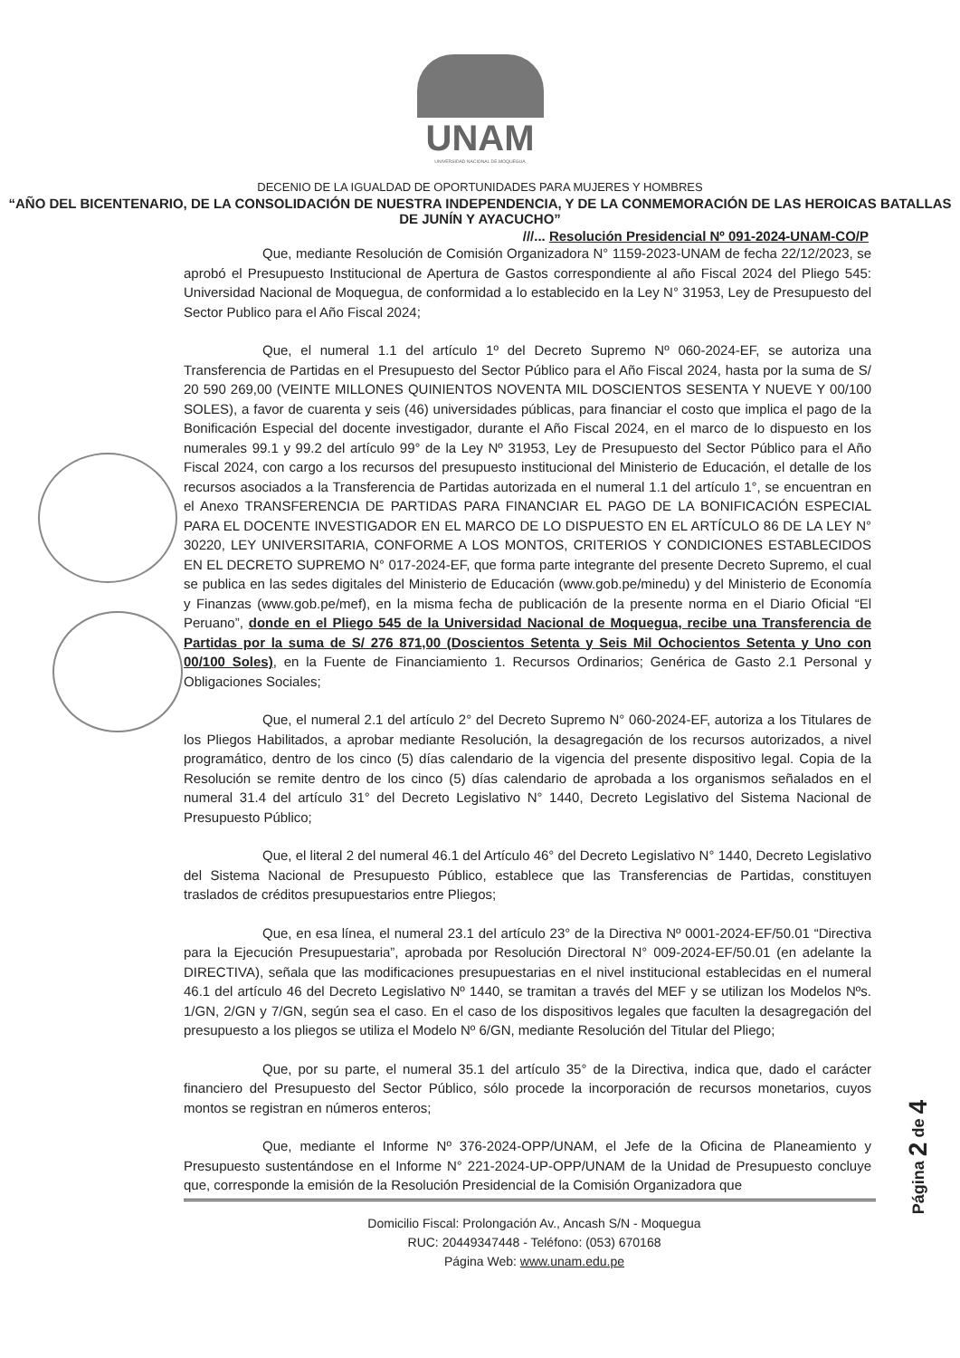UNAM
UNIVERSIDAD NACIONAL DE MOQUEGUA
DECENIO DE LA IGUALDAD DE OPORTUNIDADES PARA MUJERES Y HOMBRES
“AÑO DEL BICENTENARIO, DE LA CONSOLIDACIÓN DE NUESTRA INDEPENDENCIA, Y DE LA CONMEMORACIÓN DE LAS HEROICAS BATALLAS DE JUNÍN Y AYACUCHO”
///... Resolución Presidencial Nº 091-2024-UNAM-CO/P
Que, mediante Resolución de Comisión Organizadora N° 1159-2023-UNAM de fecha 22/12/2023, se aprobó el Presupuesto Institucional de Apertura de Gastos correspondiente al año Fiscal 2024 del Pliego 545: Universidad Nacional de Moquegua, de conformidad a lo establecido en la Ley N° 31953, Ley de Presupuesto del Sector Publico para el Año Fiscal 2024;
Que, el numeral 1.1 del artículo 1º del Decreto Supremo Nº 060-2024-EF, se autoriza una Transferencia de Partidas en el Presupuesto del Sector Público para el Año Fiscal 2024, hasta por la suma de S/ 20 590 269,00 (VEINTE MILLONES QUINIENTOS NOVENTA MIL DOSCIENTOS SESENTA Y NUEVE Y 00/100 SOLES), a favor de cuarenta y seis (46) universidades públicas, para financiar el costo que implica el pago de la Bonificación Especial del docente investigador, durante el Año Fiscal 2024, en el marco de lo dispuesto en los numerales 99.1 y 99.2 del artículo 99° de la Ley Nº 31953, Ley de Presupuesto del Sector Público para el Año Fiscal 2024, con cargo a los recursos del presupuesto institucional del Ministerio de Educación, el detalle de los recursos asociados a la Transferencia de Partidas autorizada en el numeral 1.1 del artículo 1°, se encuentran en el Anexo TRANSFERENCIA DE PARTIDAS PARA FINANCIAR EL PAGO DE LA BONIFICACIÓN ESPECIAL PARA EL DOCENTE INVESTIGADOR EN EL MARCO DE LO DISPUESTO EN EL ARTÍCULO 86 DE LA LEY N° 30220, LEY UNIVERSITARIA, CONFORME A LOS MONTOS, CRITERIOS Y CONDICIONES ESTABLECIDOS EN EL DECRETO SUPREMO N° 017-2024-EF, que forma parte integrante del presente Decreto Supremo, el cual se publica en las sedes digitales del Ministerio de Educación (www.gob.pe/minedu) y del Ministerio de Economía y Finanzas (www.gob.pe/mef), en la misma fecha de publicación de la presente norma en el Diario Oficial “El Peruano”, donde en el Pliego 545 de la Universidad Nacional de Moquegua, recibe una Transferencia de Partidas por la suma de S/ 276 871,00 (Doscientos Setenta y Seis Mil Ochocientos Setenta y Uno con 00/100 Soles), en la Fuente de Financiamiento 1. Recursos Ordinarios; Genérica de Gasto 2.1 Personal y Obligaciones Sociales;
Que, el numeral 2.1 del artículo 2° del Decreto Supremo N° 060-2024-EF, autoriza a los Titulares de los Pliegos Habilitados, a aprobar mediante Resolución, la desagregación de los recursos autorizados, a nivel programático, dentro de los cinco (5) días calendario de la vigencia del presente dispositivo legal. Copia de la Resolución se remite dentro de los cinco (5) días calendario de aprobada a los organismos señalados en el numeral 31.4 del artículo 31° del Decreto Legislativo N° 1440, Decreto Legislativo del Sistema Nacional de Presupuesto Público;
Que, el literal 2 del numeral 46.1 del Artículo 46° del Decreto Legislativo N° 1440, Decreto Legislativo del Sistema Nacional de Presupuesto Público, establece que las Transferencias de Partidas, constituyen traslados de créditos presupuestarios entre Pliegos;
Que, en esa línea, el numeral 23.1 del artículo 23° de la Directiva Nº 0001-2024-EF/50.01 “Directiva para la Ejecución Presupuestaria”, aprobada por Resolución Directoral N° 009-2024-EF/50.01 (en adelante la DIRECTIVA), señala que las modificaciones presupuestarias en el nivel institucional establecidas en el numeral 46.1 del artículo 46 del Decreto Legislativo Nº 1440, se tramitan a través del MEF y se utilizan los Modelos Nºs. 1/GN, 2/GN y 7/GN, según sea el caso. En el caso de los dispositivos legales que faculten la desagregación del presupuesto a los pliegos se utiliza el Modelo Nº 6/GN, mediante Resolución del Titular del Pliego;
Que, por su parte, el numeral 35.1 del artículo 35° de la Directiva, indica que, dado el carácter financiero del Presupuesto del Sector Público, sólo procede la incorporación de recursos monetarios, cuyos montos se registran en números enteros;
Que, mediante el Informe Nº 376-2024-OPP/UNAM, el Jefe de la Oficina de Planeamiento y Presupuesto sustentándose en el Informe N° 221-2024-UP-OPP/UNAM de la Unidad de Presupuesto concluye que, corresponde la emisión de la Resolución Presidencial de la Comisión Organizadora que
Domicilio Fiscal: Prolongación Av., Ancash S/N - Moquegua
RUC: 20449347448 - Teléfono: (053) 670168
Página Web: www.unam.edu.pe
Página 2 de 4